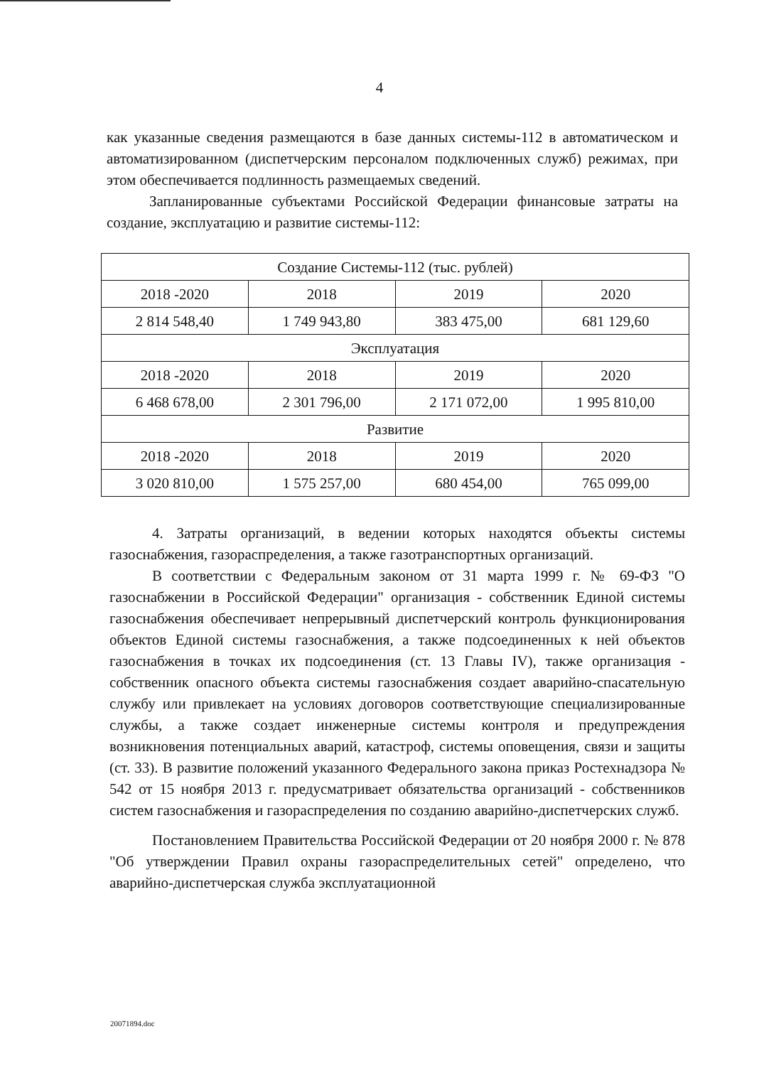4
как указанные сведения размещаются в базе данных системы-112 в автоматическом и автоматизированном (диспетчерским персоналом подключенных служб) режимах, при этом обеспечивается подлинность размещаемых сведений.
Запланированные субъектами Российской Федерации финансовые затраты на создание, эксплуатацию и развитие системы-112:
| Создание Системы-112 (тыс. рублей) | | | |
| 2018 -2020 | 2018 | 2019 | 2020 |
| 2 814 548,40 | 1 749 943,80 | 383 475,00 | 681 129,60 |
| Эксплуатация | | | |
| 2018 -2020 | 2018 | 2019 | 2020 |
| 6 468 678,00 | 2 301 796,00 | 2 171 072,00 | 1 995 810,00 |
| Развитие | | | |
| 2018 -2020 | 2018 | 2019 | 2020 |
| 3 020 810,00 | 1 575 257,00 | 680 454,00 | 765 099,00 |
4. Затраты организаций, в ведении которых находятся объекты системы газоснабжения, газораспределения, а также газотранспортных организаций.
В соответствии с Федеральным законом от 31 марта 1999 г. № 69-ФЗ "О газоснабжении в Российской Федерации" организация - собственник Единой системы газоснабжения обеспечивает непрерывный диспетчерский контроль функционирования объектов Единой системы газоснабжения, а также подсоединенных к ней объектов газоснабжения в точках их подсоединения (ст. 13 Главы IV), также организация - собственник опасного объекта системы газоснабжения создает аварийно-спасательную службу или привлекает на условиях договоров соответствующие специализированные службы, а также создает инженерные системы контроля и предупреждения возникновения потенциальных аварий, катастроф, системы оповещения, связи и защиты (ст. 33). В развитие положений указанного Федерального закона приказ Ростехнадзора № 542 от 15 ноября 2013 г. предусматривает обязательства организаций - собственников систем газоснабжения и газораспределения по созданию аварийно-диспетчерских служб.
Постановлением Правительства Российской Федерации от 20 ноября 2000 г. № 878 "Об утверждении Правил охраны газораспределительных сетей" определено, что аварийно-диспетчерская служба эксплуатационной
20071894.doc